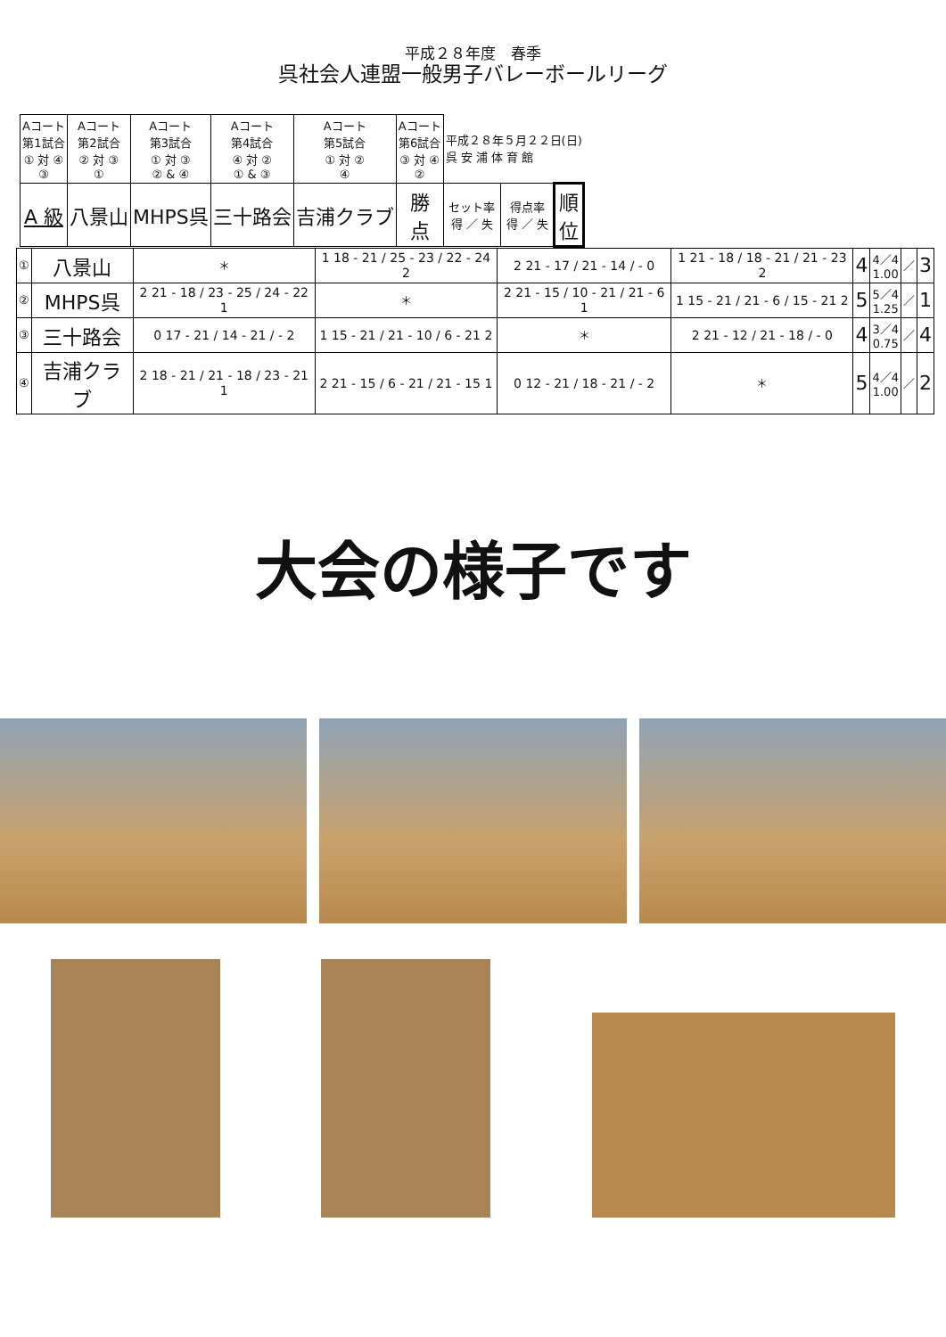平成２８年度　春季
呉社会人連盟一般男子バレーボールリーグ
| | Aコート 第1試合 ① 対 ④ ③ | Aコート 第2試合 ② 対 ③ ① | Aコート 第3試合 ① 対 ③ ② & ④ | Aコート 第4試合 ④ 対 ② ① & ③ | Aコート 第5試合 ① 対 ② ④ | Aコート 第6試合 ③ 対 ④ ② | 平成２８年５月２２日(日) 呉 安 浦 体 育 館 | | |
| | A 級 | 八景山 | MHPS呉 | 三十路会 | 吉浦クラブ | 勝 点 | セット率 得 ／ 失 | 得点率 得 ／ 失 | 順 位 |
| ① | 八景山 | ＊ | 1 18 - 21 / 25 - 23 / 22 - 24 2 | 2 21 - 17 / 21 - 14 / - 0 | 1 21 - 18 / 18 - 21 / 21 - 23 2 | 4 | 4／4 1.00 | ／ | 3 |
| ② | MHPS呉 | 2 21 - 18 / 23 - 25 / 24 - 22 1 | ＊ | 2 21 - 15 / 10 - 21 / 21 - 6 1 | 1 15 - 21 / 21 - 6 / 15 - 21 2 | 5 | 5／4 1.25 | ／ | 1 |
| ③ | 三十路会 | 0 17 - 21 / 14 - 21 / - 2 | 1 15 - 21 / 21 - 10 / 6 - 21 2 | ＊ | 2 21 - 12 / 21 - 18 / - 0 | 4 | 3／4 0.75 | ／ | 4 |
| ④ | 吉浦クラブ | 2 18 - 21 / 21 - 18 / 23 - 21 1 | 2 21 - 15 / 6 - 21 / 21 - 15 1 | 0 12 - 21 / 18 - 21 / - 2 | ＊ | 5 | 4／4 1.00 | ／ | 2 |
大会の様子です